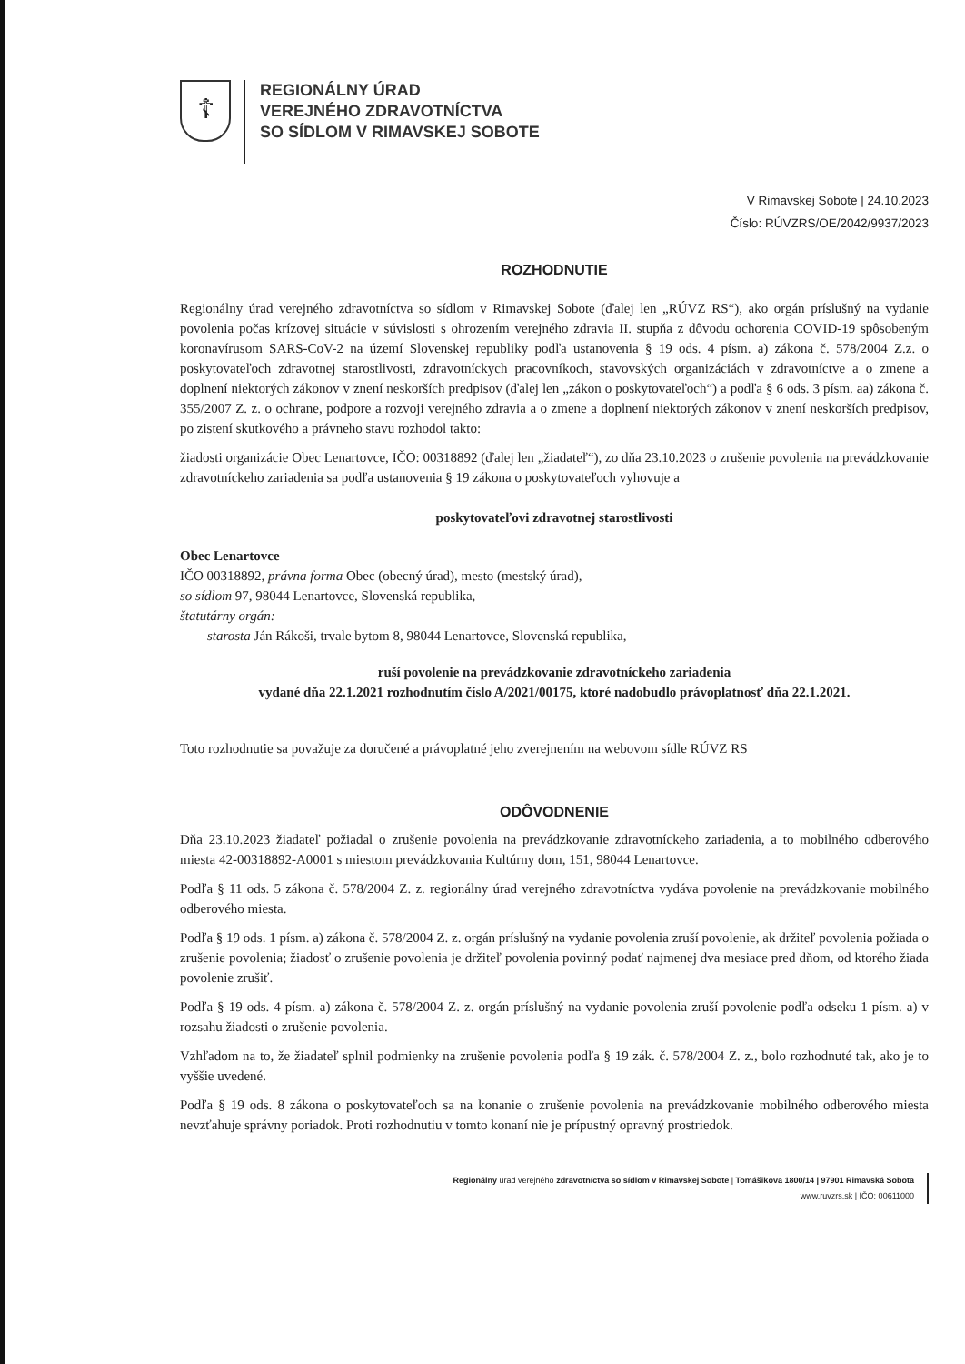☦
REGIONÁLNY ÚRAD
VEREJNÉHO ZDRAVOTNÍCTVA
SO SÍDLOM V RIMAVSKEJ SOBOTE
V Rimavskej Sobote | 24.10.2023
Číslo: RÚVZRS/OE/2042/9937/2023
ROZHODNUTIE
Regionálny úrad verejného zdravotníctva so sídlom v Rimavskej Sobote (ďalej len „RÚVZ RS“), ako orgán príslušný na vydanie povolenia počas krízovej situácie v súvislosti s ohrozením verejného zdravia II. stupňa z dôvodu ochorenia COVID-19 spôsobeným koronavírusom SARS-CoV-2 na území Slovenskej republiky podľa ustanovenia § 19 ods. 4 písm. a) zákona č. 578/2004 Z.z. o poskytovateľoch zdravotnej starostlivosti, zdravotníckych pracovníkoch, stavovských organizáciách v zdravotníctve a o zmene a doplnení niektorých zákonov v znení neskorších predpisov (ďalej len „zákon o poskytovateľoch“) a podľa § 6 ods. 3 písm. aa) zákona č. 355/2007 Z. z. o ochrane, podpore a rozvoji verejného zdravia a o zmene a doplnení niektorých zákonov v znení neskorších predpisov, po zistení skutkového a právneho stavu rozhodol takto:
žiadosti organizácie Obec Lenartovce, IČO: 00318892 (ďalej len „žiadateľ“), zo dňa 23.10.2023 o zrušenie povolenia na prevádzkovanie zdravotníckeho zariadenia sa podľa ustanovenia § 19 zákona o poskytovateľoch vyhovuje a
poskytovateľovi zdravotnej starostlivosti
Obec Lenartovce
IČO 00318892, právna forma Obec (obecný úrad), mesto (mestský úrad),
so sídlom 97, 98044 Lenartovce, Slovenská republika,
štatutárny orgán:
starosta Ján Rákoši, trvale bytom 8, 98044 Lenartovce, Slovenská republika,
ruší povolenie na prevádzkovanie zdravotníckeho zariadenia
vydané dňa 22.1.2021 rozhodnutím číslo A/2021/00175, ktoré nadobudlo právoplatnosť dňa 22.1.2021.
Toto rozhodnutie sa považuje za doručené a právoplatné jeho zverejnením na webovom sídle RÚVZ RS
ODÔVODNENIE
Dňa 23.10.2023 žiadateľ požiadal o zrušenie povolenia na prevádzkovanie zdravotníckeho zariadenia, a to mobilného odberového miesta 42-00318892-A0001 s miestom prevádzkovania Kultúrny dom, 151, 98044 Lenartovce.
Podľa § 11 ods. 5 zákona č. 578/2004 Z. z. regionálny úrad verejného zdravotníctva vydáva povolenie na prevádzkovanie mobilného odberového miesta.
Podľa § 19 ods. 1 písm. a) zákona č. 578/2004 Z. z. orgán príslušný na vydanie povolenia zruší povolenie, ak držiteľ povolenia požiada o zrušenie povolenia; žiadosť o zrušenie povolenia je držiteľ povolenia povinný podať najmenej dva mesiace pred dňom, od ktorého žiada povolenie zrušiť.
Podľa § 19 ods. 4 písm. a) zákona č. 578/2004 Z. z. orgán príslušný na vydanie povolenia zruší povolenie podľa odseku 1 písm. a) v rozsahu žiadosti o zrušenie povolenia.
Vzhľadom na to, že žiadateľ splnil podmienky na zrušenie povolenia podľa § 19 zák. č. 578/2004 Z. z., bolo rozhodnuté tak, ako je to vyššie uvedené.
Podľa § 19 ods. 8 zákona o poskytovateľoch sa na konanie o zrušenie povolenia na prevádzkovanie mobilného odberového miesta nevzťahuje správny poriadok. Proti rozhodnutiu v tomto konaní nie je prípustný opravný prostriedok.
Regionálny úrad verejného zdravotníctva so sídlom v Rimavskej Sobote | Tomášikova 1800/14 | 97901 Rimavská Sobota
www.ruvzrs.sk | IČO: 00611000